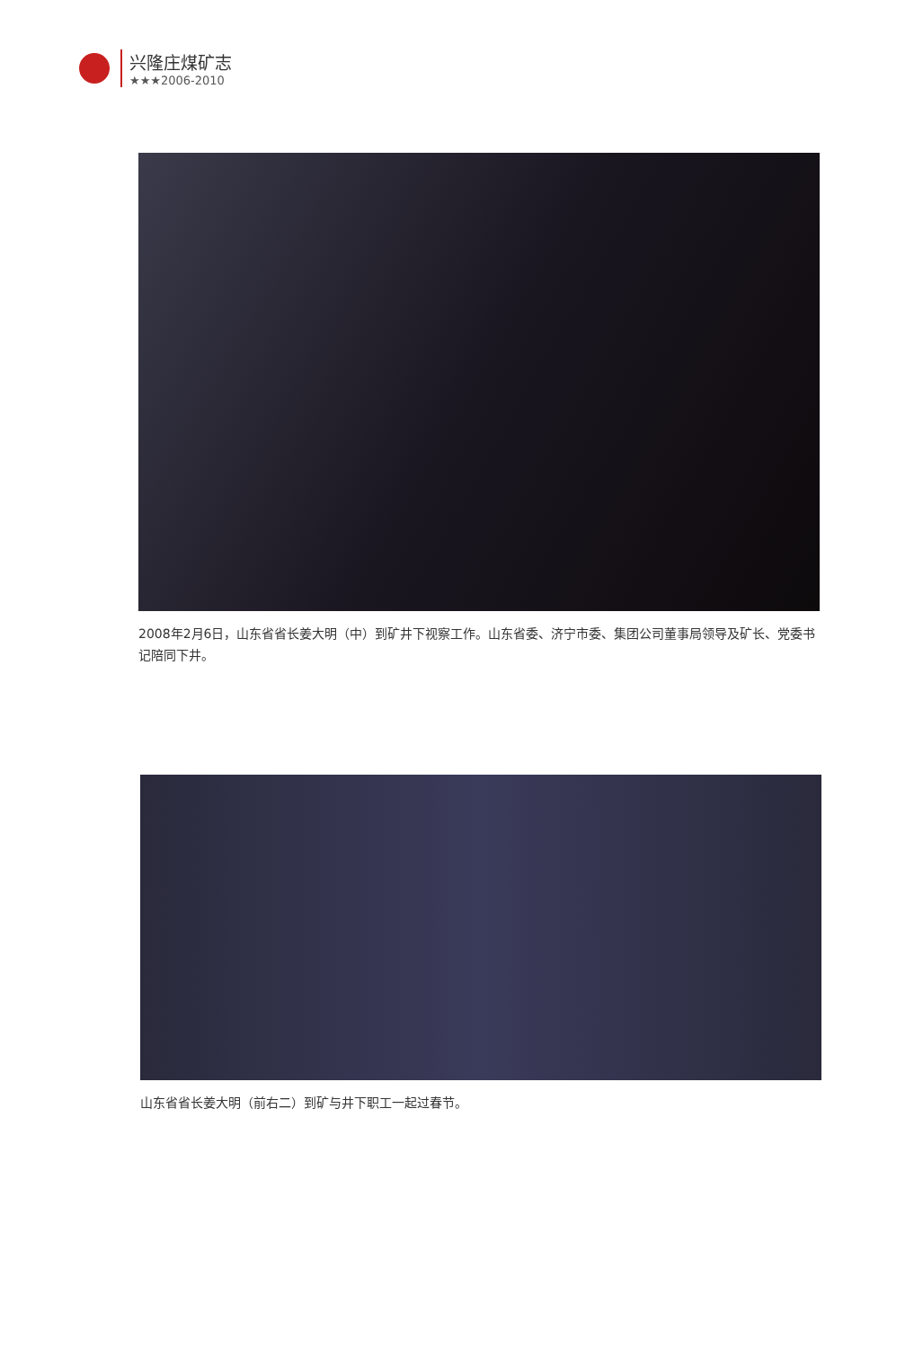兴隆庄煤矿志
★★★2006-2010
2008年2月6日，山东省省长姜大明（中）到矿井下视察工作。山东省委、济宁市委、集团公司董事局领导及矿长、党委书记陪同下井。
山东省省长姜大明（前右二）到矿与井下职工一起过春节。